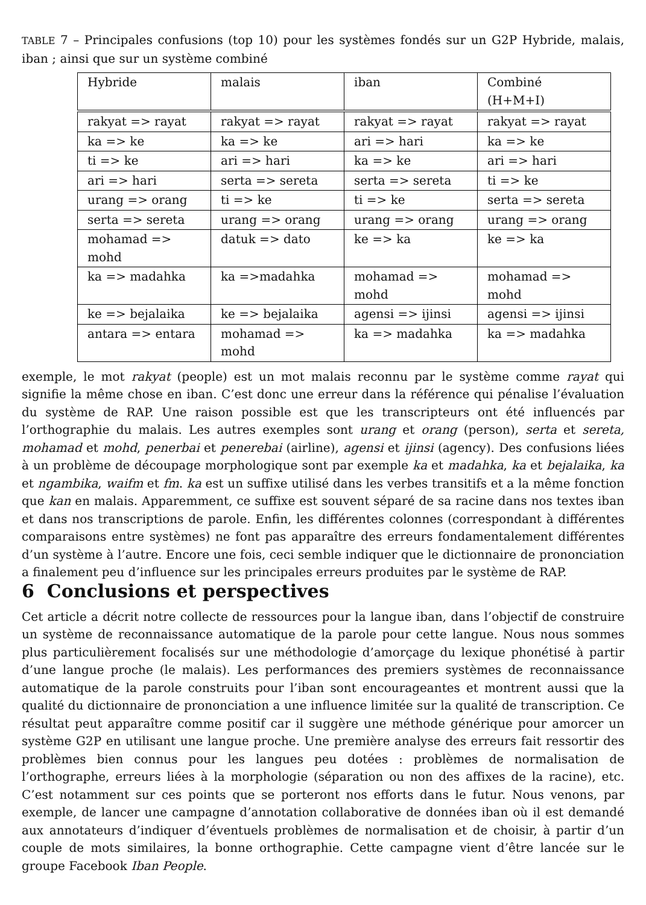TABLE 7 – Principales confusions (top 10) pour les systèmes fondés sur un G2P Hybride, malais, iban ; ainsi que sur un système combiné
| Hybride | malais | iban | Combiné (H+M+I) |
| rakyat => rayat | rakyat => rayat | rakyat => rayat | rakyat => rayat |
| ka => ke | ka => ke | ari => hari | ka => ke |
| ti => ke | ari => hari | ka => ke | ari => hari |
| ari => hari | serta => sereta | serta => sereta | ti => ke |
| urang => orang | ti => ke | ti => ke | serta => sereta |
| serta => sereta | urang => orang | urang => orang | urang => orang |
| mohamad => mohd | datuk => dato | ke => ka | ke => ka |
| ka => madahka | ka =>madahka | mohamad => mohd | mohamad => mohd |
| ke => bejalaika | ke => bejalaika | agensi => ijinsi | agensi => ijinsi |
| antara => entara | mohamad => mohd | ka => madahka | ka => madahka |
exemple, le mot rakyat (people) est un mot malais reconnu par le système comme rayat qui signifie la même chose en iban. C’est donc une erreur dans la référence qui pénalise l’évaluation du système de RAP. Une raison possible est que les transcripteurs ont été influencés par l’orthographie du malais. Les autres exemples sont urang et orang (person), serta et sereta, mohamad et mohd, penerbai et penerebai (airline), agensi et ijinsi (agency). Des confusions liées à un problème de découpage morphologique sont par exemple ka et madahka, ka et bejalaika, ka et ngambika, waifm et fm. ka est un suffixe utilisé dans les verbes transitifs et a la même fonction que kan en malais. Apparemment, ce suffixe est souvent séparé de sa racine dans nos textes iban et dans nos transcriptions de parole. Enfin, les différentes colonnes (correspondant à différentes comparaisons entre systèmes) ne font pas apparaître des erreurs fondamentalement différentes d’un système à l’autre. Encore une fois, ceci semble indiquer que le dictionnaire de prononciation a finalement peu d’influence sur les principales erreurs produites par le système de RAP.
6 Conclusions et perspectives
Cet article a décrit notre collecte de ressources pour la langue iban, dans l’objectif de construire un système de reconnaissance automatique de la parole pour cette langue. Nous nous sommes plus particulièrement focalisés sur une méthodologie d’amorçage du lexique phonétisé à partir d’une langue proche (le malais). Les performances des premiers systèmes de reconnaissance automatique de la parole construits pour l’iban sont encourageantes et montrent aussi que la qualité du dictionnaire de prononciation a une influence limitée sur la qualité de transcription. Ce résultat peut apparaître comme positif car il suggère une méthode générique pour amorcer un système G2P en utilisant une langue proche. Une première analyse des erreurs fait ressortir des problèmes bien connus pour les langues peu dotées : problèmes de normalisation de l’orthographe, erreurs liées à la morphologie (séparation ou non des affixes de la racine), etc. C’est notamment sur ces points que se porteront nos efforts dans le futur. Nous venons, par exemple, de lancer une campagne d’annotation collaborative de données iban où il est demandé aux annotateurs d’indiquer d’éventuels problèmes de normalisation et de choisir, à partir d’un couple de mots similaires, la bonne orthographie. Cette campagne vient d’être lancée sur le groupe Facebook Iban People.